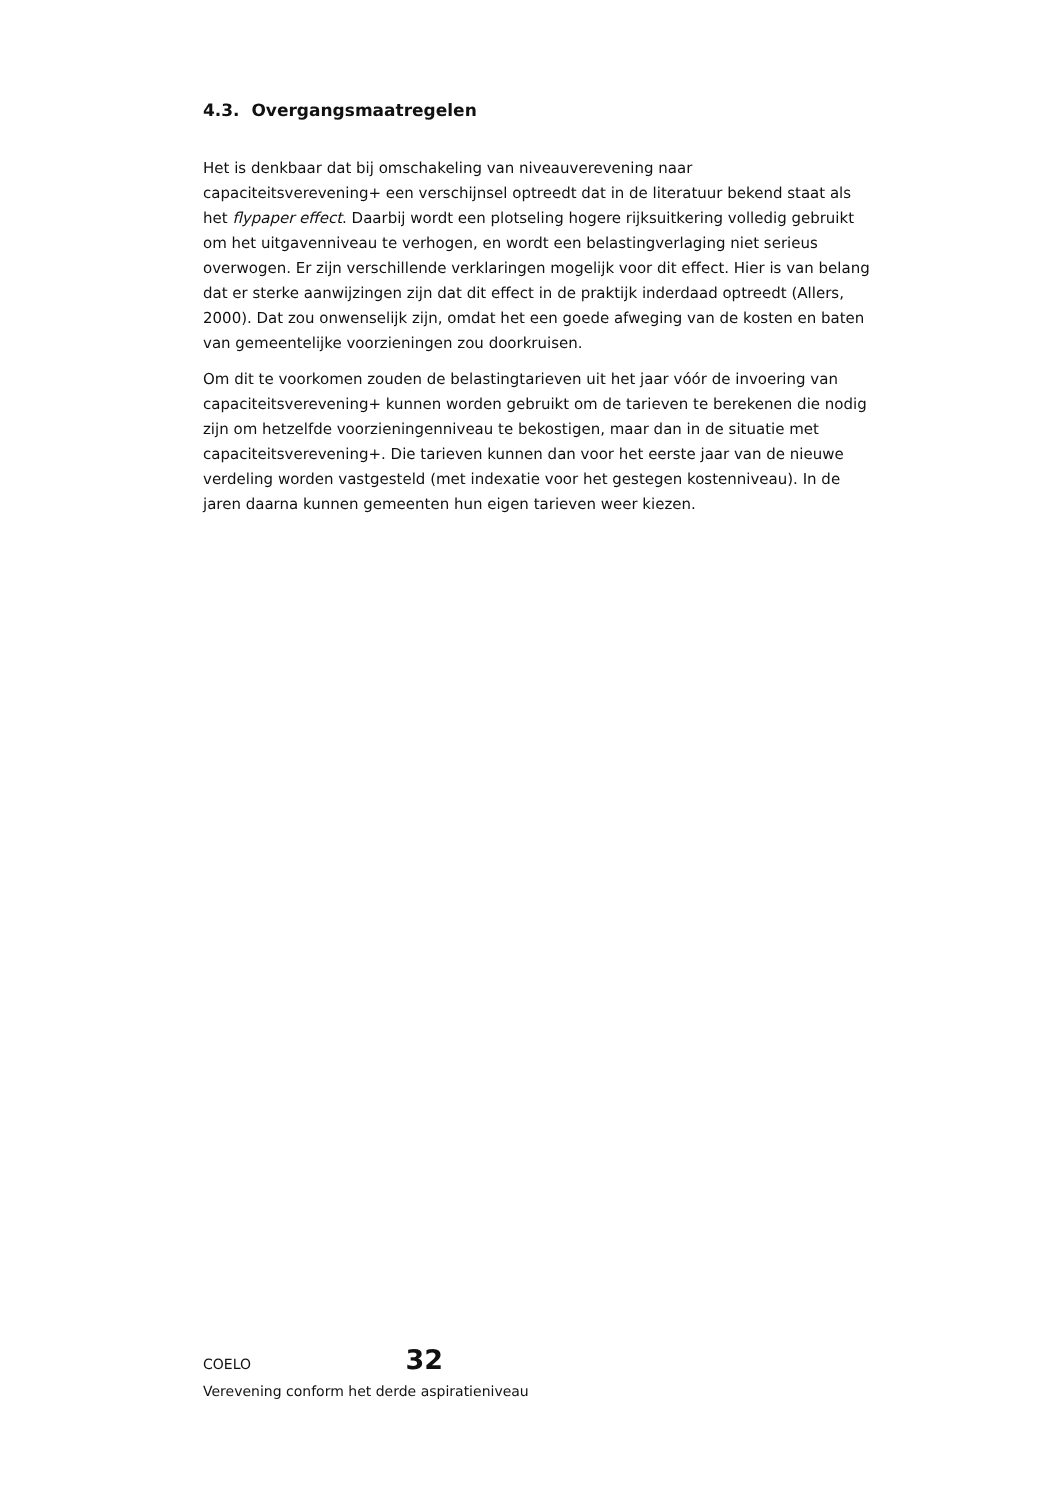4.3. Overgangsmaatregelen
Het is denkbaar dat bij omschakeling van niveauverevening naar capaciteitsverevening+ een verschijnsel optreedt dat in de literatuur bekend staat als het flypaper effect. Daarbij wordt een plotseling hogere rijksuitkering volledig gebruikt om het uitgavenniveau te verhogen, en wordt een belastingverlaging niet serieus overwogen. Er zijn verschillende verklaringen mogelijk voor dit effect. Hier is van belang dat er sterke aanwijzingen zijn dat dit effect in de praktijk inderdaad optreedt (Allers, 2000). Dat zou onwenselijk zijn, omdat het een goede afweging van de kosten en baten van gemeentelijke voorzieningen zou doorkruisen.
Om dit te voorkomen zouden de belastingtarieven uit het jaar vóór de invoering van capaciteitsverevening+ kunnen worden gebruikt om de tarieven te berekenen die nodig zijn om hetzelfde voorzieningenniveau te bekostigen, maar dan in de situatie met capaciteitsverevening+. Die tarieven kunnen dan voor het eerste jaar van de nieuwe verdeling worden vastgesteld (met indexatie voor het gestegen kostenniveau). In de jaren daarna kunnen gemeenten hun eigen tarieven weer kiezen.
COELO 32
Verevening conform het derde aspiratieniveau